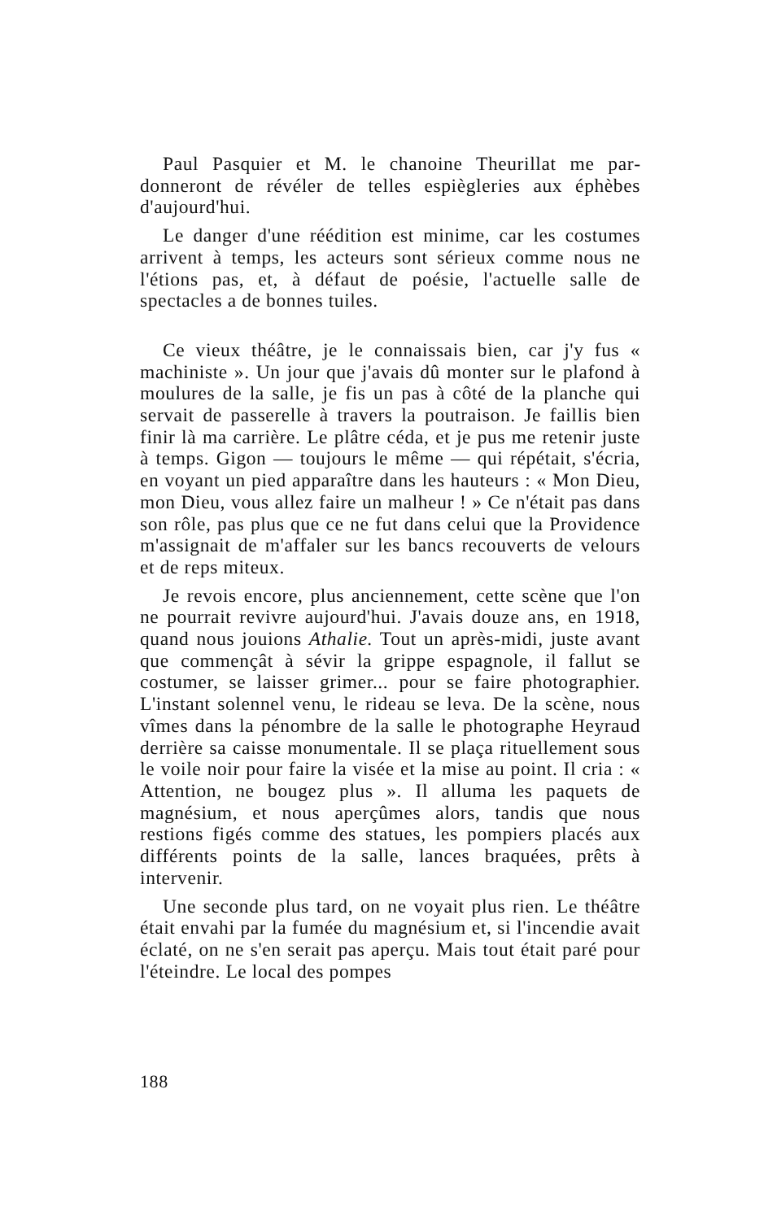Paul Pasquier et M. le chanoine Theurillat me par­donneront de révéler de telles espiègleries aux éphè­bes d'aujourd'hui.
Le danger d'une réédition est minime, car les cos­tumes arrivent à temps, les acteurs sont sérieux com­me nous ne l'étions pas, et, à défaut de poésie, l'actuelle salle de spectacles a de bonnes tuiles.
Ce vieux théâtre, je le connaissais bien, car j'y fus « machiniste ». Un jour que j'avais dû monter sur le plafond à moulures de la salle, je fis un pas à côté de la planche qui servait de passerelle à travers la poutraison. Je faillis bien finir là ma carrière. Le plâ­tre céda, et je pus me retenir juste à temps. Gigon — toujours le même — qui répétait, s'écria, en voyant un pied apparaître dans les hauteurs : « Mon Dieu, mon Dieu, vous allez faire un malheur ! » Ce n'était pas dans son rôle, pas plus que ce ne fut dans celui que la Providence m'assignait de m'affaler sur les bancs recouverts de velours et de reps miteux.
Je revois encore, plus anciennement, cette scène que l'on ne pourrait revivre aujourd'hui. J'avais douze ans, en 1918, quand nous jouions Athalie. Tout un après-midi, juste avant que commençât à sévir la grippe espagnole, il fallut se costumer, se laisser grimer... pour se faire photographier. L'instant solennel venu, le rideau se leva. De la scène, nous vîmes dans la pé­nombre de la salle le photographe Heyraud derrière sa caisse monumentale. Il se plaça rituellement sous le voile noir pour faire la visée et la mise au point. Il cria : « Attention, ne bougez plus ». Il alluma les pa­quets de magnésium, et nous aperçûmes alors, tandis que nous restions figés comme des statues, les pom­piers placés aux différents points de la salle, lances braquées, prêts à intervenir.
Une seconde plus tard, on ne voyait plus rien. Le théâtre était envahi par la fumée du magnésium et, si l'incendie avait éclaté, on ne s'en serait pas aperçu. Mais tout était paré pour l'éteindre. Le local des pompes
188